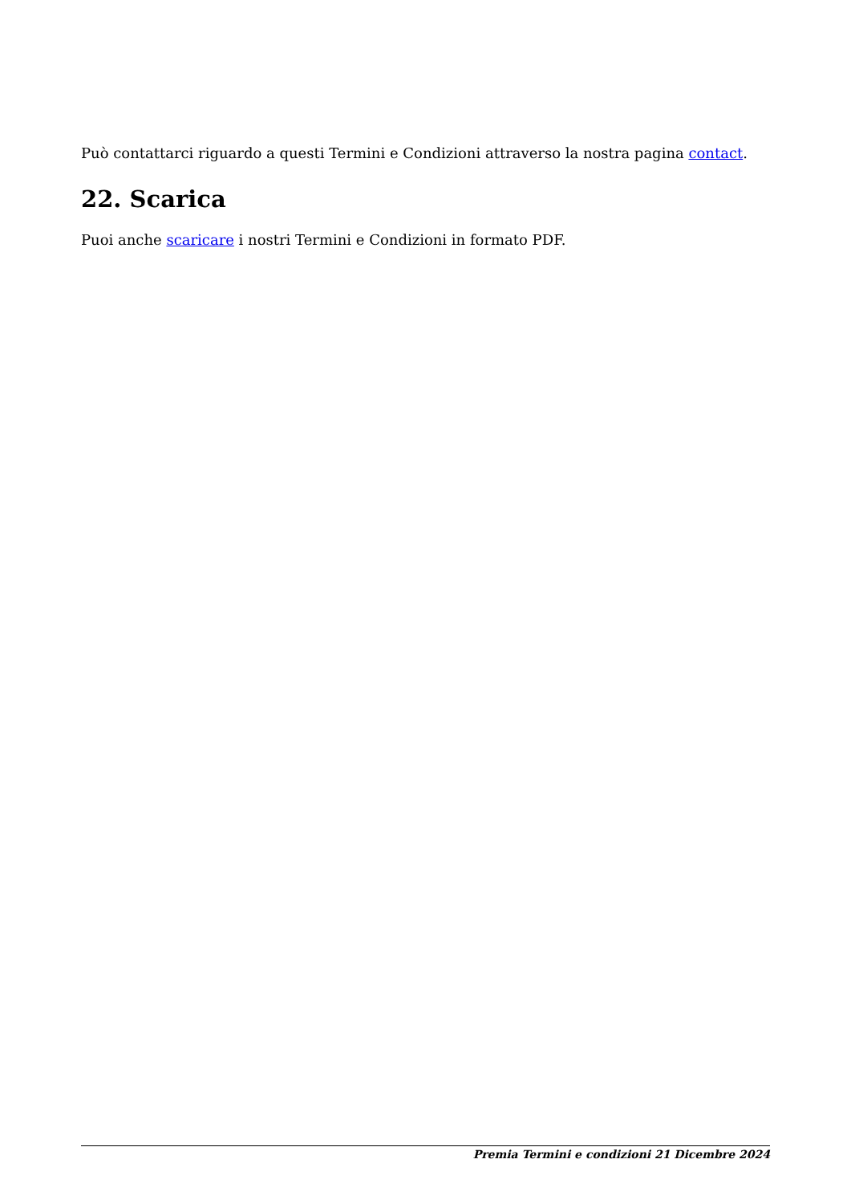Può contattarci riguardo a questi Termini e Condizioni attraverso la nostra pagina contact.
22. Scarica
Puoi anche scaricare i nostri Termini e Condizioni in formato PDF.
Premia Termini e condizioni 21 Dicembre 2024